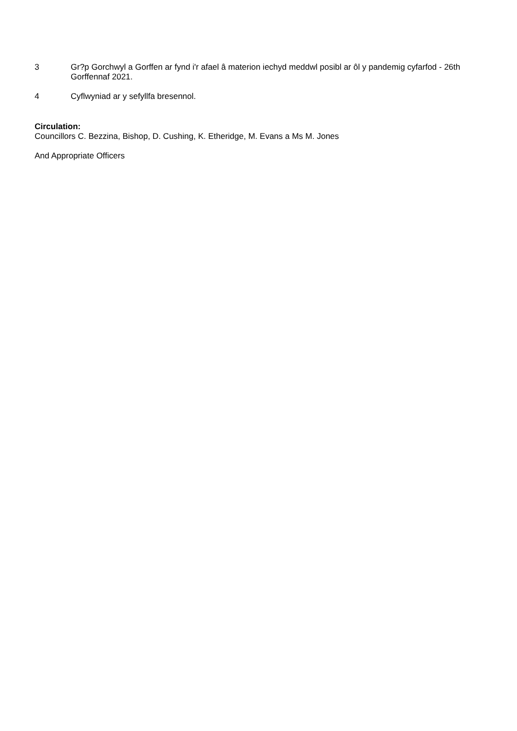3 Gr?p Gorchwyl a Gorffen ar fynd i'r afael â materion iechyd meddwl posibl ar ôl y pandemig cyfarfod - 26th Gorffennaf 2021.
4 Cyflwyniad ar y sefyllfa bresennol.
Circulation:
Councillors C. Bezzina, Bishop, D. Cushing, K. Etheridge, M. Evans a Ms M. Jones
And Appropriate Officers